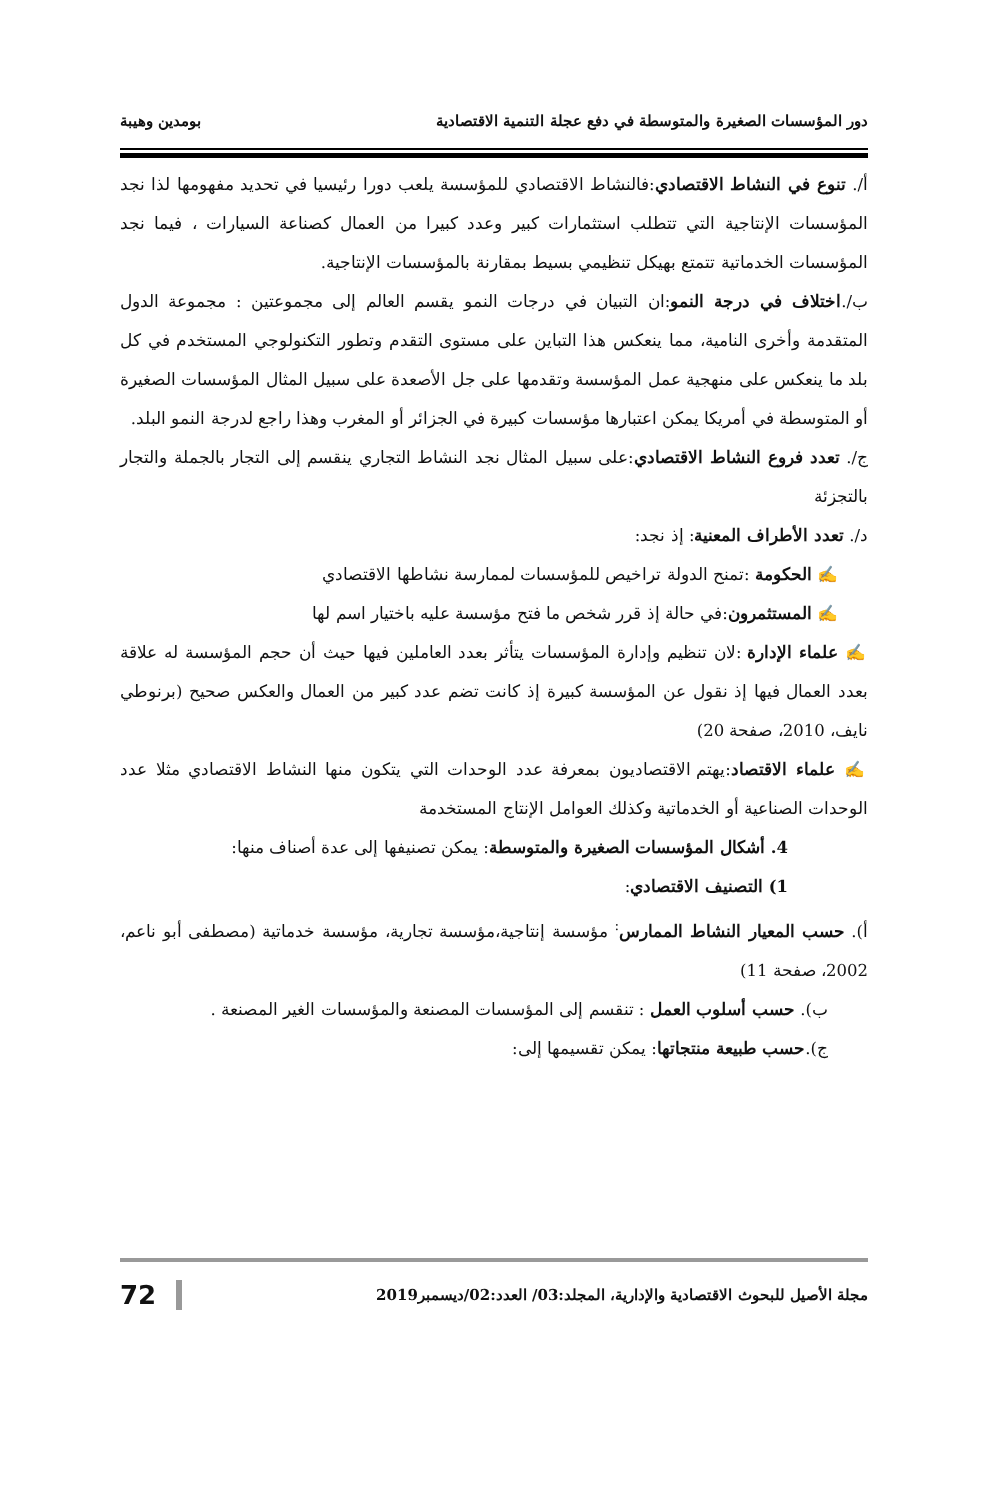دور المؤسسات الصغيرة والمتوسطة في دفع عجلة التنمية الاقتصادية بومدين وهيبة
أ/. تنوع في النشاط الاقتصادي:فالنشاط الاقتصادي للمؤسسة يلعب دورا رئيسيا في تحديد مفهومها لذا نجد المؤسسات الإنتاجية التي تتطلب استثمارات كبير وعدد كبيرا من العمال كصناعة السيارات ، فيما نجد المؤسسات الخدماتية تتمتع بهيكل تنظيمي بسيط بمقارنة بالمؤسسات الإنتاجية.
ب/.اختلاف في درجة النمو:ان التبيان في درجات النمو يقسم العالم إلى مجموعتين : مجموعة الدول المتقدمة وأخرى النامية، مما ينعكس هذا التباين على مستوى التقدم وتطور التكنولوجي المستخدم في كل بلد ما ينعكس على منهجية عمل المؤسسة وتقدمها على جل الأصعدة على سبيل المثال المؤسسات الصغيرة أو المتوسطة في أمريكا يمكن اعتبارها مؤسسات كبيرة في الجزائر أو المغرب وهذا راجع لدرجة النمو البلد.
ج/. تعدد فروع النشاط الاقتصادي:على سبيل المثال نجد النشاط التجاري ينقسم إلى التجار بالجملة والتجار بالتجزئة
د/. تعدد الأطراف المعنية: إذ نجد:
✍ الحكومة :تمنح الدولة تراخيص للمؤسسات لممارسة نشاطها الاقتصادي
✍ المستثمرون:في حالة إذ قرر شخص ما فتح مؤسسة عليه باختيار اسم لها
✍ علماء الإدارة :لان تنظيم وإدارة المؤسسات يتأثر بعدد العاملين فيها حيث أن حجم المؤسسة له علاقة بعدد العمال فيها إذ نقول عن المؤسسة كبيرة إذ كانت تضم عدد كبير من العمال والعكس صحيح (برنوطي نايف، 2010، صفحة 20)
✍ علماء الاقتصاد:يهتم الاقتصاديون بمعرفة عدد الوحدات التي يتكون منها النشاط الاقتصادي مثلا عدد الوحدات الصناعية أو الخدماتية وكذلك العوامل الإنتاج المستخدمة
4. أشكال المؤسسات الصغيرة والمتوسطة: يمكن تصنيفها إلى عدة أصناف منها:
1) التصنيف الاقتصادي:
أ). حسب المعيار النشاط الممارس<sup>:</sup> مؤسسة إنتاجية،مؤسسة تجارية، مؤسسة خدماتية (مصطفى أبو ناعم، 2002، صفحة 11)
ب). حسب أسلوب العمل : تنقسم إلى المؤسسات المصنعة والمؤسسات الغير المصنعة .
ج).حسب طبيعة منتجاتها: يمكن تقسيمها إلى:
مجلة الأصيل للبحوث الاقتصادية والإدارية، المجلد:03/ العدد:02/ديسمبر2019 72